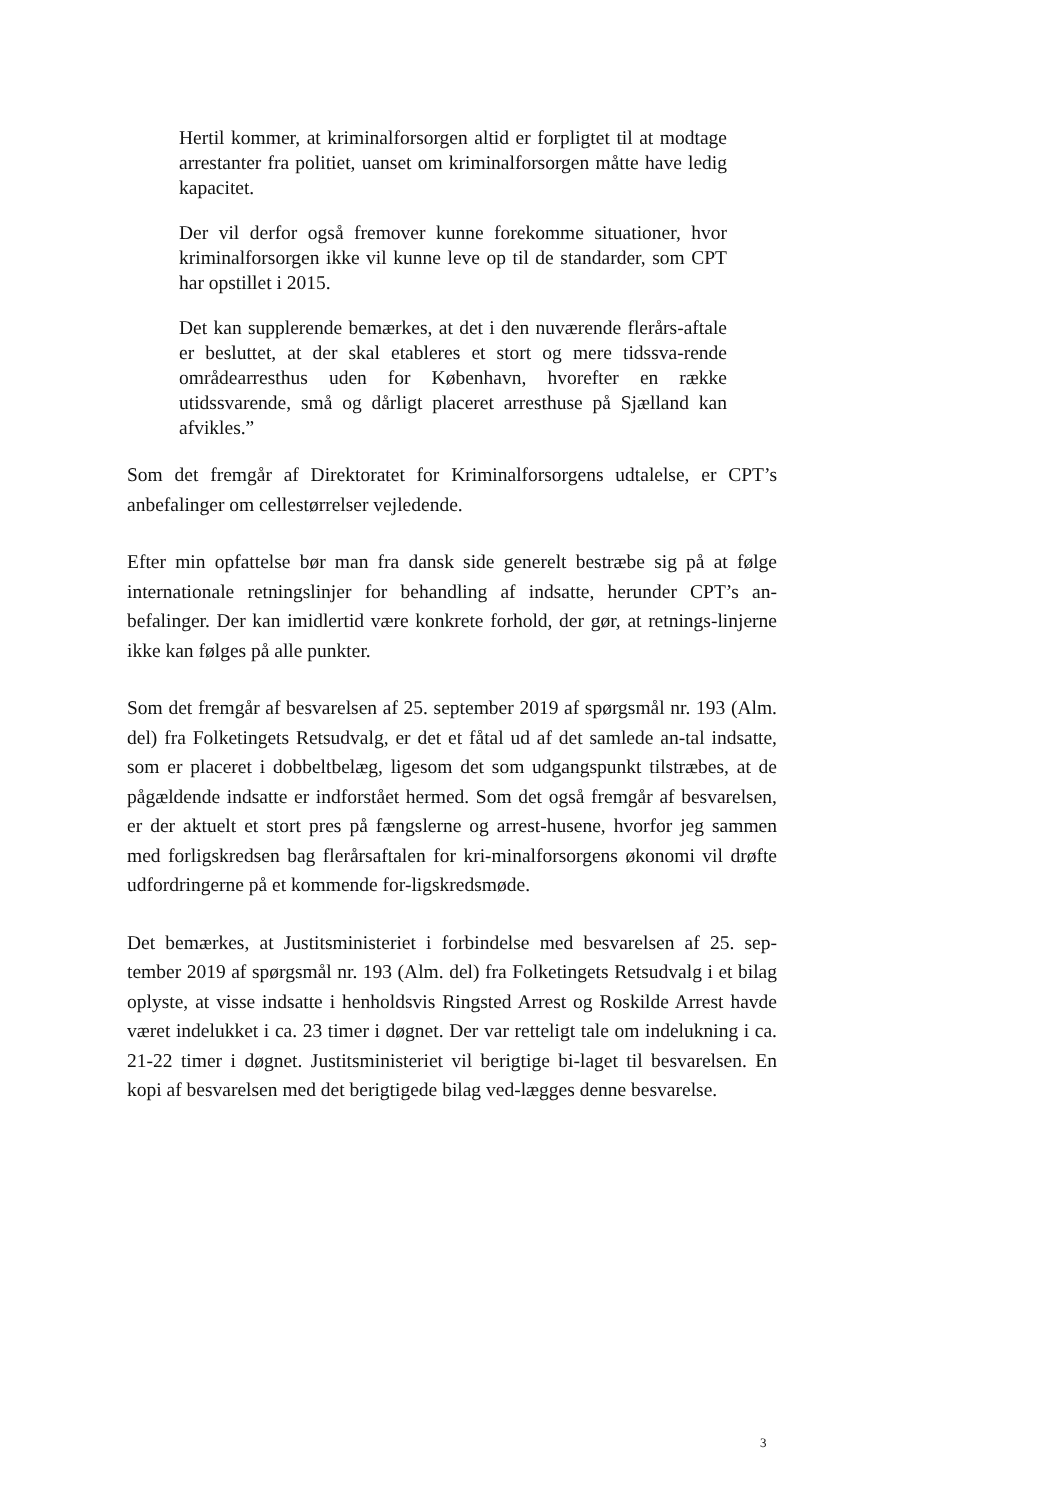Hertil kommer, at kriminalforsorgen altid er forpligtet til at modtage arrestanter fra politiet, uanset om kriminalforsorgen måtte have ledig kapacitet.
Der vil derfor også fremover kunne forekomme situationer, hvor kriminalforsorgen ikke vil kunne leve op til de standarder, som CPT har opstillet i 2015.
Det kan supplerende bemærkes, at det i den nuværende flerårs-aftale er besluttet, at der skal etableres et stort og mere tidssva-rende områdearresthus uden for København, hvorefter en række utidssvarende, små og dårligt placeret arresthuse på Sjælland kan afvikles.”
Som det fremgår af Direktoratet for Kriminalforsorgens udtalelse, er CPT’s anbefalinger om cellestørrelser vejledende.
Efter min opfattelse bør man fra dansk side generelt bestræbe sig på at følge internationale retningslinjer for behandling af indsatte, herunder CPT’s an-befalinger. Der kan imidlertid være konkrete forhold, der gør, at retnings-linjerne ikke kan følges på alle punkter.
Som det fremgår af besvarelsen af 25. september 2019 af spørgsmål nr. 193 (Alm. del) fra Folketingets Retsudvalg, er det et fåtal ud af det samlede an-tal indsatte, som er placeret i dobbeltbelæg, ligesom det som udgangspunkt tilstræbes, at de pågældende indsatte er indforstået hermed. Som det også fremgår af besvarelsen, er der aktuelt et stort pres på fængslerne og arrest-husene, hvorfor jeg sammen med forligskredsen bag flerårsaftalen for kri-minalforsorgens økonomi vil drøfte udfordringerne på et kommende for-ligskredsmøde.
Det bemærkes, at Justitsministeriet i forbindelse med besvarelsen af 25. sep-tember 2019 af spørgsmål nr. 193 (Alm. del) fra Folketingets Retsudvalg i et bilag oplyste, at visse indsatte i henholdsvis Ringsted Arrest og Roskilde Arrest havde været indelukket i ca. 23 timer i døgnet. Der var retteligt tale om indelukning i ca. 21-22 timer i døgnet. Justitsministeriet vil berigtige bi-laget til besvarelsen. En kopi af besvarelsen med det berigtigede bilag ved-lægges denne besvarelse.
3